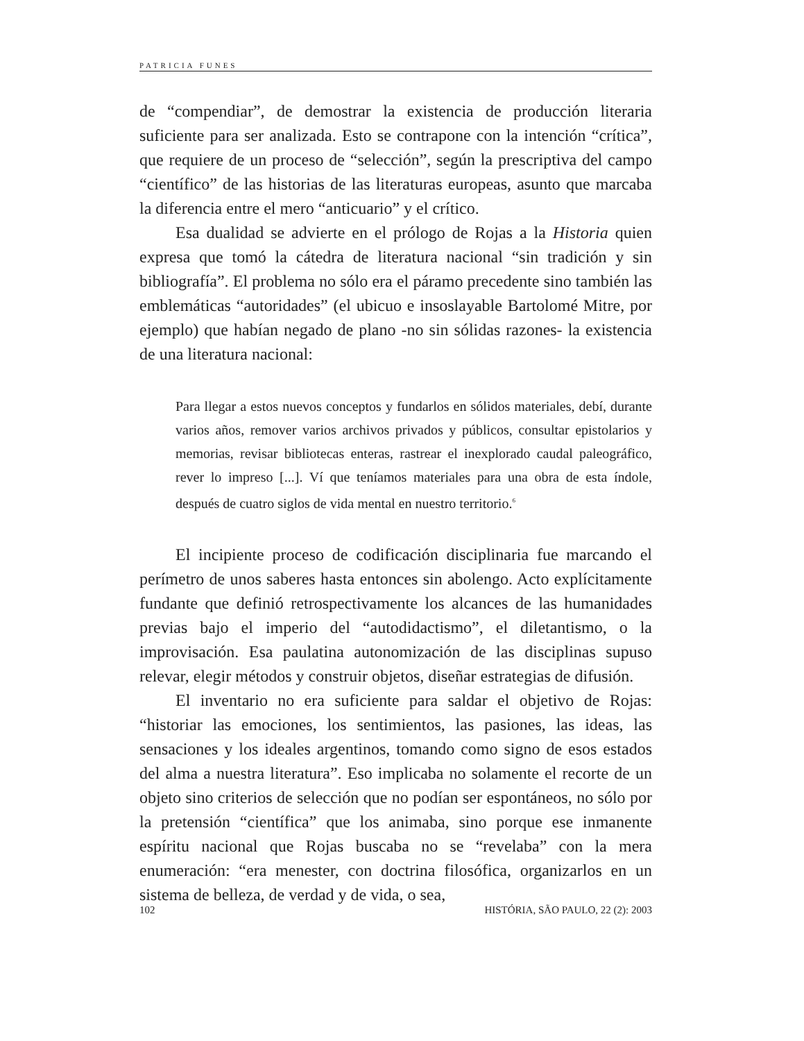PATRICIA FUNES
de “compendiar”, de demostrar la existencia de producción literaria suficiente para ser analizada. Esto se contrapone con la intención “crítica”, que requiere de un proceso de “selección”, según la prescriptiva del campo “científico” de las historias de las literaturas europeas, asunto que marcaba la diferencia entre el mero “anticuario” y el crítico.
Esa dualidad se advierte en el prólogo de Rojas a la Historia quien expresa que tomó la cátedra de literatura nacional “sin tradición y sin bibliografía”. El problema no sólo era el páramo precedente sino también las emblemáticas “autoridades” (el ubicuo e insoslayable Bartolomé Mitre, por ejemplo) que habían negado de plano -no sin sólidas razones- la existencia de una literatura nacional:
Para llegar a estos nuevos conceptos y fundarlos en sólidos materiales, debí, durante varios años, remover varios archivos privados y públicos, consultar epistolarios y memorias, revisar bibliotecas enteras, rastrear el inexplorado caudal paleográfico, rever lo impreso [...]. Ví que teníamos materiales para una obra de esta índole, después de cuatro siglos de vida mental en nuestro territorio.<sup>6</sup>
El incipiente proceso de codificación disciplinaria fue marcando el perímetro de unos saberes hasta entonces sin abolengo. Acto explícitamente fundante que definió retrospectivamente los alcances de las humanidades previas bajo el imperio del “autodidactismo”, el diletantismo, o la improvisación. Esa paulatina autonomización de las disciplinas supuso relevar, elegir métodos y construir objetos, diseñar estrategias de difusión.
El inventario no era suficiente para saldar el objetivo de Rojas: “historiar las emociones, los sentimientos, las pasiones, las ideas, las sensaciones y los ideales argentinos, tomando como signo de esos estados del alma a nuestra literatura”. Eso implicaba no solamente el recorte de un objeto sino criterios de selección que no podían ser espontáneos, no sólo por la pretensión “científica” que los animaba, sino porque ese inmanente espíritu nacional que Rojas buscaba no se “revelaba” con la mera enumeración: “era menester, con doctrina filosófica, organizarlos en un sistema de belleza, de verdad y de vida, o sea,
102 HISTÓRIA, SÃO PAULO, 22 (2): 2003